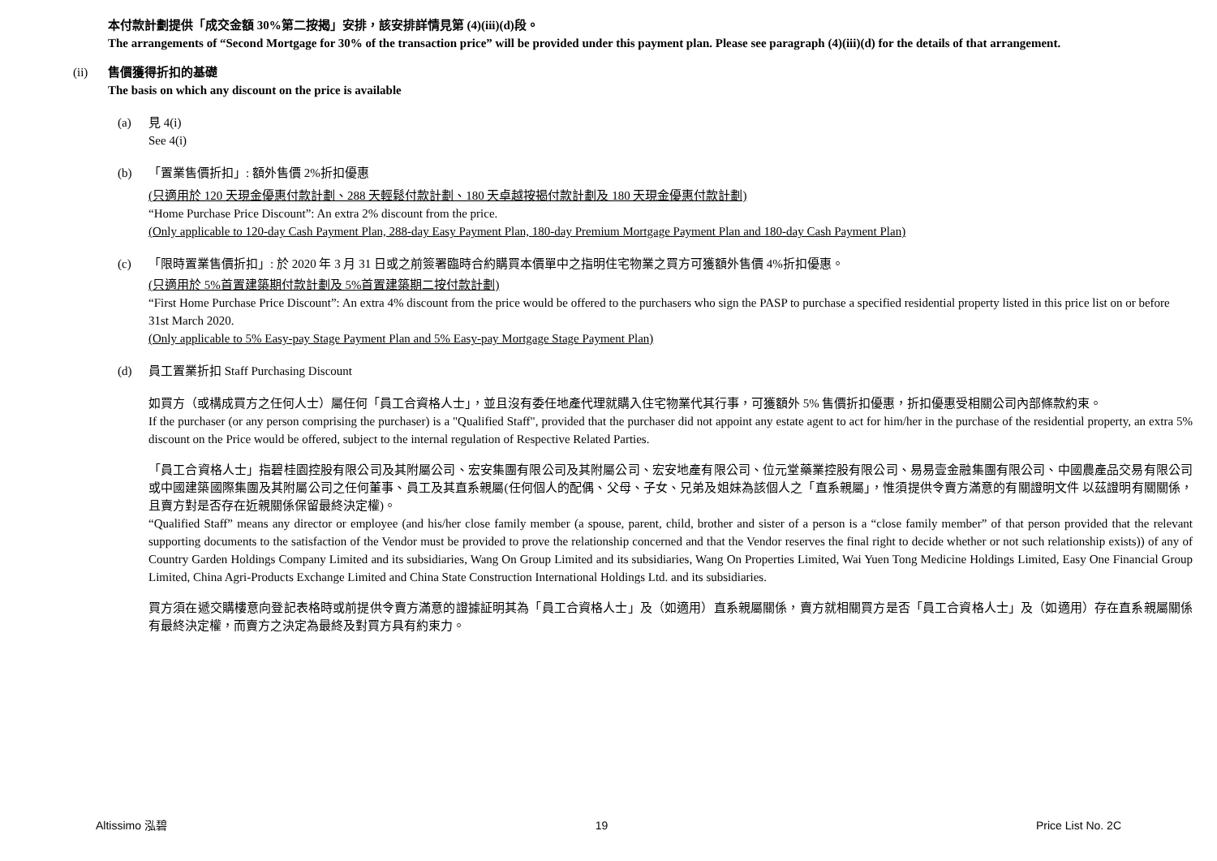本付款計劃提供「成交金額 30%第二按揭」安排，該安排詳情見第 (4)(iii)(d)段。
The arrangements of “Second Mortgage for 30% of the transaction price” will be provided under this payment plan. Please see paragraph (4)(iii)(d) for the details of that arrangement.
(ii) 售價獲得折扣的基礎
The basis on which any discount on the price is available
(a) 見 4(i)
See 4(i)
(b) 「置業售價折扣」: 額外售價 2%折扣優惠
(只適用於 120 天現金優惠付款計劃、288 天輕鬆付款計劃、180 天卓越按揭付款計劃及 180 天現金優惠付款計劃)
“Home Purchase Price Discount”: An extra 2% discount from the price.
(Only applicable to 120-day Cash Payment Plan, 288-day Easy Payment Plan, 180-day Premium Mortgage Payment Plan and 180-day Cash Payment Plan)
(c) 「限時置業售價折扣」: 於 2020 年 3 月 31 日或之前簽署臨時合約購買本價單中之指明住宅物業之買方可獲額外售價 4%折扣優惠。
(只適用於 5%首置建築期付款計劃及 5%首置建築期二按付款計劃)
“First Home Purchase Price Discount”: An extra 4% discount from the price would be offered to the purchasers who sign the PASP to purchase a specified residential property listed in this price list on or before 31st March 2020.
(Only applicable to 5% Easy-pay Stage Payment Plan and 5% Easy-pay Mortgage Stage Payment Plan)
(d) 員工置業折扣 Staff Purchasing Discount
如買方（或構成買方之任何人士）屬任何「員工合資格人士」，並且沒有委任地產代理就購入住宅物業代其行事，可獲額外 5% 售價折扣優惠，折扣優惠受相關公司內部條款約束。
If the purchaser (or any person comprising the purchaser) is a "Qualified Staff", provided that the purchaser did not appoint any estate agent to act for him/her in the purchase of the residential property, an extra 5% discount on the Price would be offered, subject to the internal regulation of Respective Related Parties.
「員工合資格人士」指碧桂園控股有限公司及其附屬公司、宏安集團有限公司及其附屬公司、宏安地產有限公司、位元堂藥業控股有限公司、易易壹金融集團有限公司、中國農產品交易有限公司或中國建築國際集團及其附屬公司之任何董事、員工及其直系親屬(任何個人的配偶、父母、子女、兄弟及姐妹為該個人之「直系親屬」，惟須提供令賣方滿意的有關證明文件 以茲證明有關關係，且賣方對是否存在近親關係保留最終決定權)。
“Qualified Staff” means any director or employee (and his/her close family member (a spouse, parent, child, brother and sister of a person is a “close family member” of that person provided that the relevant supporting documents to the satisfaction of the Vendor must be provided to prove the relationship concerned and that the Vendor reserves the final right to decide whether or not such relationship exists)) of any of Country Garden Holdings Company Limited and its subsidiaries, Wang On Group Limited and its subsidiaries, Wang On Properties Limited, Wai Yuen Tong Medicine Holdings Limited, Easy One Financial Group Limited, China Agri-Products Exchange Limited and China State Construction International Holdings Ltd. and its subsidiaries.
買方須在遞交購樓意向登記表格時或前提供令賣方滿意的證據証明其為「員工合資格人士」及（如適用）直系親屬關係，賣方就相關買方是否「員工合資格人士」及（如適用）存在直系親屬關係有最終決定權，而賣方之決定為最終及對買方具有約束力。
Altissimo 泓碧 19 Price List No. 2C